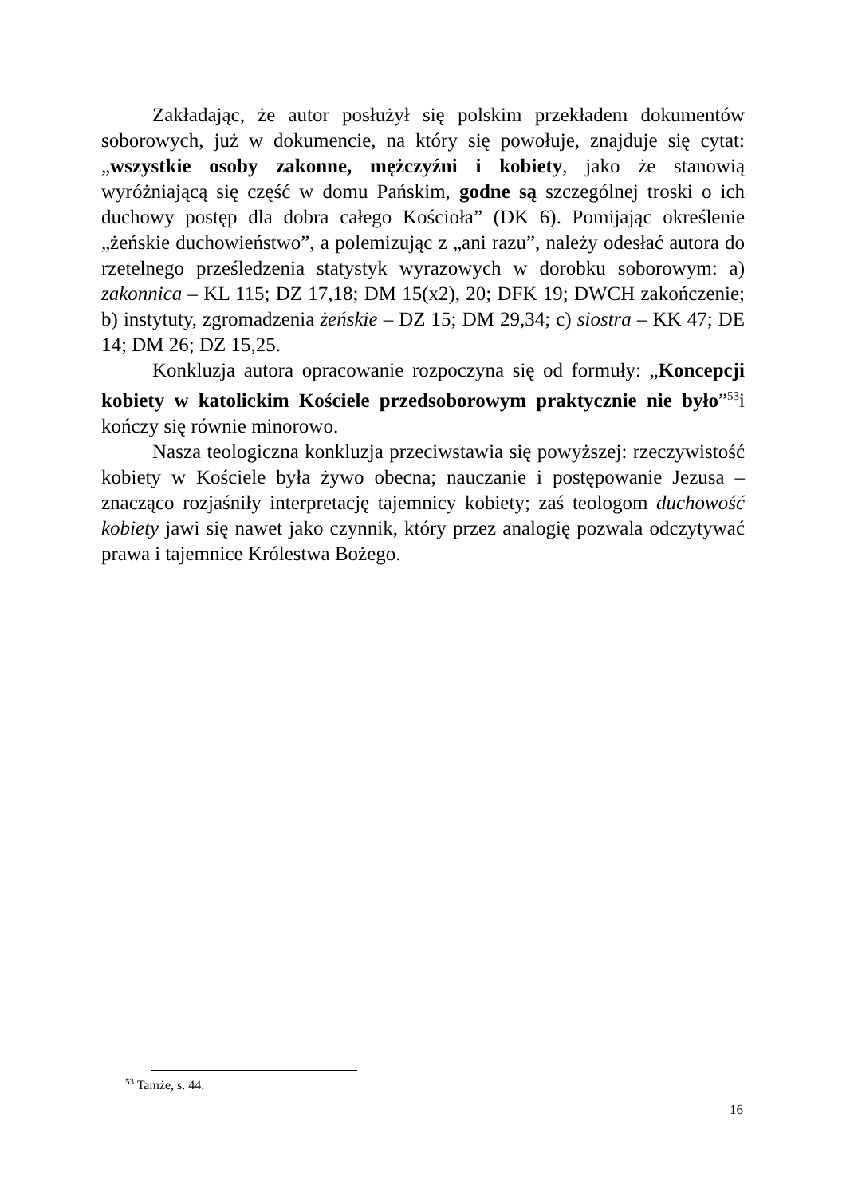Zakładając, że autor posłużył się polskim przekładem dokumentów soborowych, już w dokumencie, na który się powołuje, znajduje się cytat: „wszystkie osoby zakonne, mężczyźni i kobiety, jako że stanowią wyróżniającą się część w domu Pańskim, godne są szczególnej troski o ich duchowy postęp dla dobra całego Kościoła” (DK 6). Pomijając określenie „żeńskie duchowieństwo”, a polemizując z „ani razu”, należy odesłać autora do rzetelnego prześledzenia statystyk wyrazowych w dorobku soborowym: a) zakonnica – KL 115; DZ 17,18; DM 15(x2), 20; DFK 19; DWCH zakończenie; b) instytuty, zgromadzenia żeńskie – DZ 15; DM 29,34; c) siostra – KK 47; DE 14; DM 26; DZ 15,25.
Konkluzja autora opracowanie rozpoczyna się od formuły: „Koncepcji kobiety w katolickim Kościele przedsoborowym praktycznie nie było”<sup>53</sup>i kończy się równie minorowo.
Nasza teologiczna konkluzja przeciwstawia się powyższej: rzeczywistość kobiety w Kościele była żywo obecna; nauczanie i postępowanie Jezusa – znacząco rozjaśniły interpretację tajemnicy kobiety; zaś teologom duchowość kobiety jawi się nawet jako czynnik, który przez analogię pozwala odczytywać prawa i tajemnice Królestwa Bożego.
<sup>53</sup> Tamże, s. 44.
16